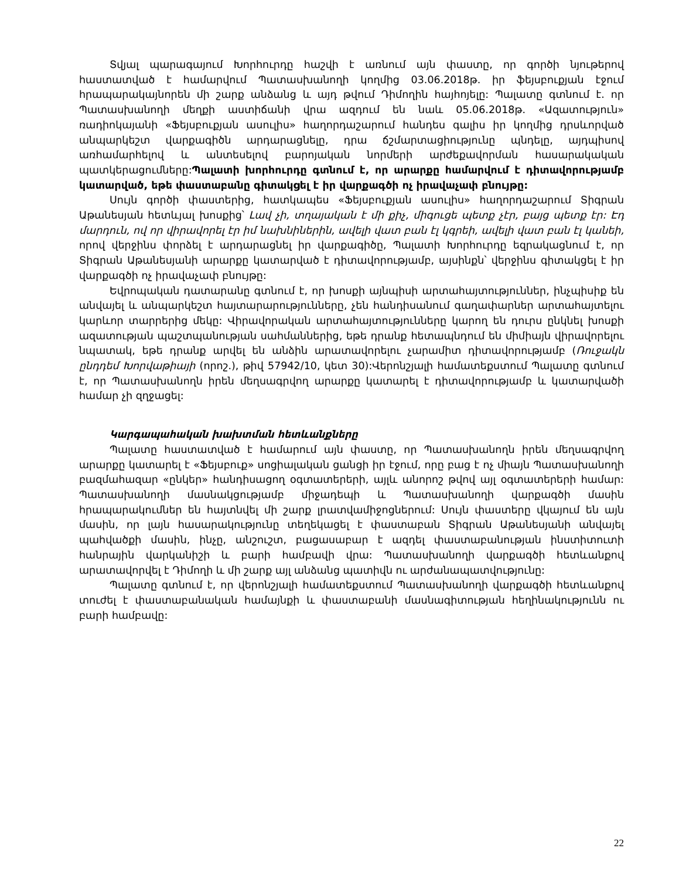Տվյալ պարագայում Խորհուրդը հաշվի է առնում այն փաստը, որ գործի նյութերով հաստատված է համարվում Պատասխանողի կողմից 03.06.2018թ. իր ֆեյսբուքյան էջում հրապարակայնորեն մի շարք անձանց և այդ թվում Դիմողին հայհոյելը: Պալատը գտնում է. որ Պատասխանողի մեղքի աստիճանի վրա ազդում են նաև 05.06.2018թ. «Ազատություն» ռադիոկայանի «Ֆեյսբուքյան ասուլիս» հաղորդաշարում հանդես գալիս իր կողմից դրսևորված անպարկեշտ վարքագիծն արդարացնելը, դրա ճշմարտացիությունը պնդելը, այդպիսով առհամարհելով և անտեսելով բարոյական նորմերի արժեքավորման հասարակական պատկերացումները:Պալատի խորհուրդը գտնում է, որ արարքը համարվում է դիտավորությամբ կատարված, եթե փաստաբանը գիտակցել է իր վարքագծի ոչ իրավաչափ բնույթը:
Սույն գործի փաստերից, հատկապես «Ֆեյսբուքյան ասուլիս» հաղորդաշարում Տիգրան Աթանեսյան հետևյալ խոսքից՝ Լավ չի, տղայական է մի քիչ, միգուցե պետք չէր, բայց պետք էր: Էդ մարդուն, ով որ վիրավորել էր իմ նախնիներին, ավելի վատ բան էլ կգրեի, ավելի վատ բան էլ կանեի, որով վերջինս փորձել է արդարացնել իր վարքագիծը, Պալատի Խորհուրդը եզրակացնում է, որ Տիգրան Աթանեսյանի արարքը կատարված է դիտավորությամբ, այսինքն՝ վերջինս գիտակցել է իր վարքագծի ոչ իրավաչափ բնույթը:
Եվրոպական դատարանը գտնում է, որ խոսքի այնպիսի արտահայտություններ, ինչպիսիք են անվայել և անպարկեշտ հայտարարությունները, չեն հանդիսանում գաղափարներ արտահայտելու կարևոր տարրերից մեկը: Վիրավորական արտահայտությունները կարող են դուրս ընկնել խոսքի ազատության պաշտպանության սահմաններից, եթե դրանք հետապնդում են միմիայն վիրավորելու նպատակ, եթե դրանք արվել են անձին արատավորելու չարամիտ դիտավորությամբ (Ռուջակն ընդդեմ Խորվաթիայի (որոշ.), թիվ 57942/10, կետ 30):Վերոնշյալի համատեքստում Պալատը գտնում է, որ Պատասխանողն իրեն մեղսագրվող արարքը կատարել է դիտավորությամբ և կատարվածի համար չի զղջացել:
Կարգապահական խախտման հետևանքները
Պալատը հաստատված է համարում այն փաստը, որ Պատասխանողն իրեն մեղսագրվող արարքը կատարել է «Ֆեյսբուք» սոցիալական ցանցի իր էջում, որը բաց է ոչ միայն Պատասխանողի բազմահազար «ընկեր» հանդիսացող օգտատերերի, այլև անորոշ թվով այլ օգտատերերի համար: Պատասխանողի մասնակցությամբ միջադեպի և Պատասխանողի վարքագծի մասին հրապարակումներ են հայտնվել մի շարք լրատվամիջոցներում: Սույն փաստերը վկայում են այն մասին, որ լայն հասարակությունը տեղեկացել է փաստաբան Տիգրան Աթանեսյանի անվայել պահվածքի մասին, ինչը, անշուշտ, բացասաբար է ազդել փաստաբանության ինստիտուտի հանրային վարկանիշի և բարի համբավի վրա: Պատասխանողի վարքագծի հետևանքով արատավորվել է Դիմողի և մի շարք այլ անձանց պատիվն ու արժանապատվությունը:
Պալատը գտնում է, որ վերոնշյալի համատեքստում Պատասխանողի վարքագծի հետևանքով տուժել է փաստաբանական համայնքի և փաստաբանի մասնագիտության հեղինակությունն ու բարի համբավը:
22